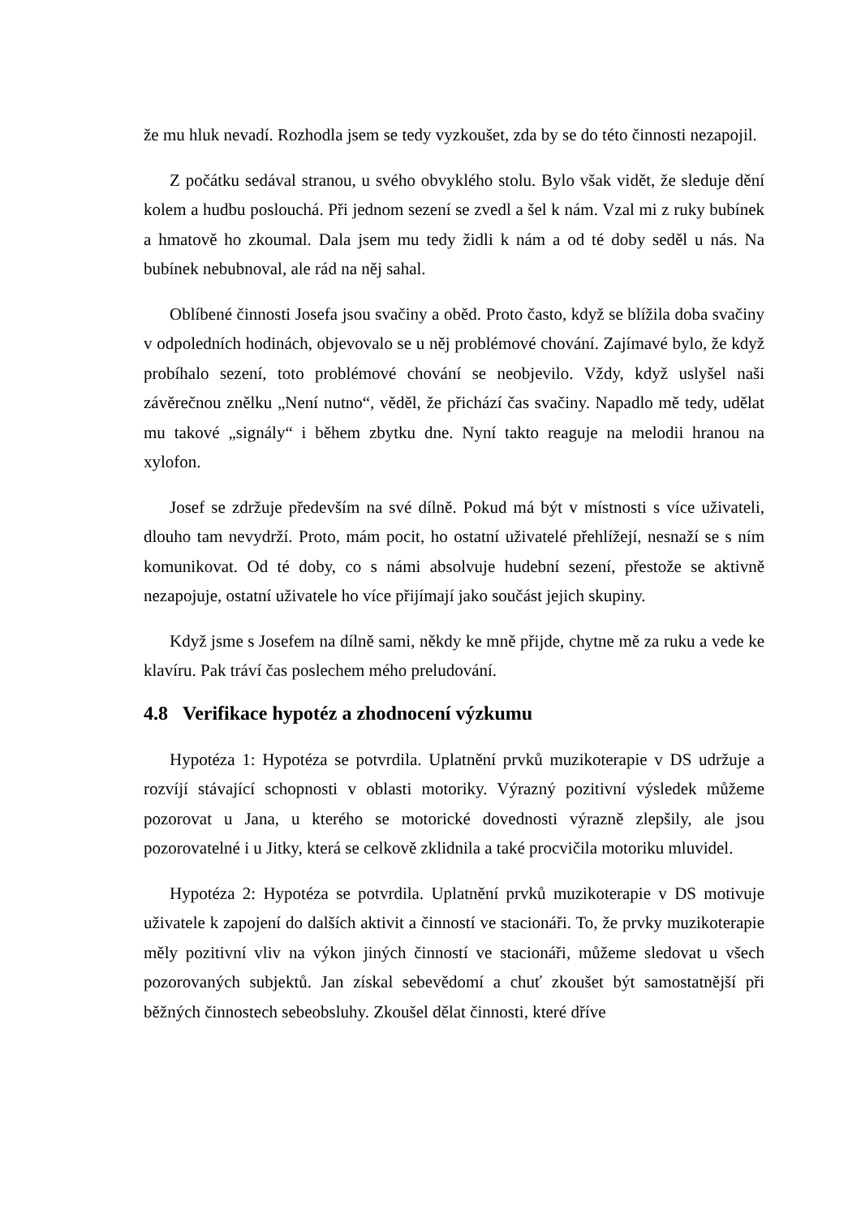že mu hluk nevadí. Rozhodla jsem se tedy vyzkoušet, zda by se do této činnosti nezapojil.
Z počátku sedával stranou, u svého obvyklého stolu. Bylo však vidět, že sleduje dění kolem a hudbu poslouchá. Při jednom sezení se zvedl a šel k nám. Vzal mi z ruky bubínek a hmatově ho zkoumal. Dala jsem mu tedy židli k nám a od té doby seděl u nás. Na bubínek nebubnoval, ale rád na něj sahal.
Oblíbené činnosti Josefa jsou svačiny a oběd. Proto často, když se blížila doba svačiny v odpoledních hodinách, objevovalo se u něj problémové chování. Zajímavé bylo, že když probíhalo sezení, toto problémové chování se neobjevilo. Vždy, když uslyšel naši závěrečnou znělku „Není nutno“, věděl, že přichází čas svačiny. Napadlo mě tedy, udělat mu takové „signály“ i během zbytku dne. Nyní takto reaguje na melodii hranou na xylofon.
Josef se zdržuje především na své dílně. Pokud má být v místnosti s více uživateli, dlouho tam nevydrží. Proto, mám pocit, ho ostatní uživatelé přehlížejí, nesnaží se s ním komunikovat. Od té doby, co s námi absolvuje hudební sezení, přestože se aktivně nezapojuje, ostatní uživatele ho více přijímají jako součást jejich skupiny.
Když jsme s Josefem na dílně sami, někdy ke mně přijde, chytne mě za ruku a vede ke klavíru. Pak tráví čas poslechem mého preludování.
4.8 Verifikace hypotéz a zhodnocení výzkumu
Hypotéza 1: Hypotéza se potvrdila. Uplatnění prvků muzikoterapie v DS udržuje a rozvíjí stávající schopnosti v oblasti motoriky. Výrazný pozitivní výsledek můžeme pozorovat u Jana, u kterého se motorické dovednosti výrazně zlepšily, ale jsou pozorovatelné i u Jitky, která se celkově zklidnila a také procvičila motoriku mluvidel.
Hypotéza 2: Hypotéza se potvrdila. Uplatnění prvků muzikoterapie v DS motivuje uživatele k zapojení do dalších aktivit a činností ve stacionáři. To, že prvky muzikoterapie měly pozitivní vliv na výkon jiných činností ve stacionáři, můžeme sledovat u všech pozorovaných subjektů. Jan získal sebevědomí a chuť zkoušet být samostatnější při běžných činnostech sebeobsluhy. Zkoušel dělat činnosti, které dříve